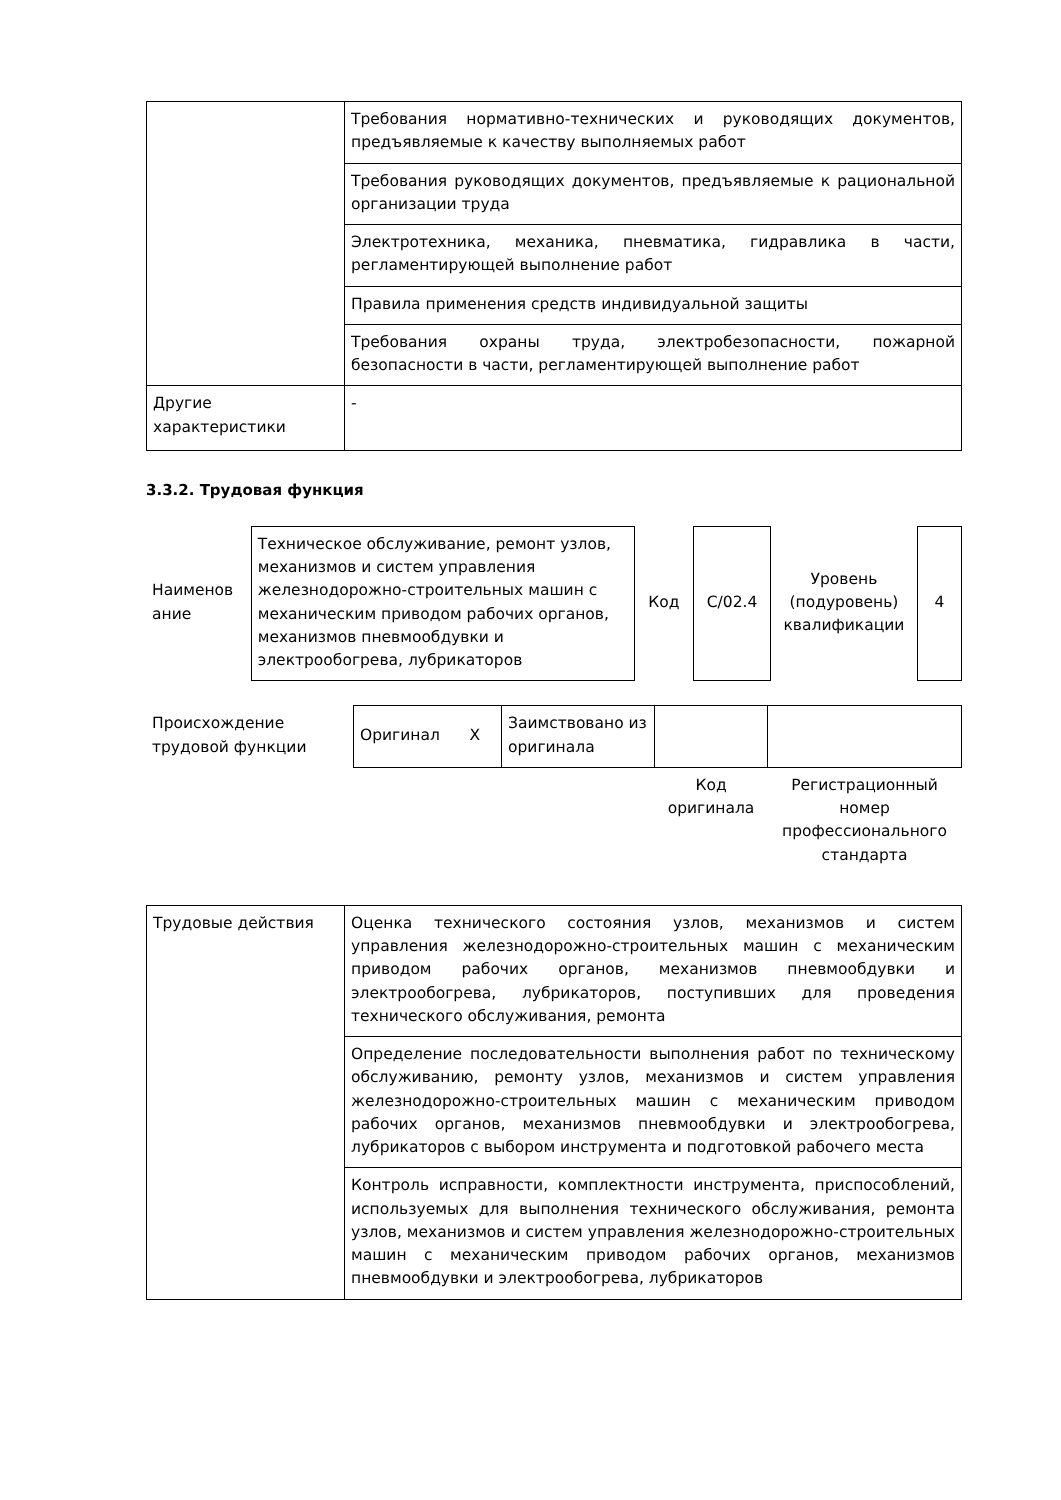| | Требования нормативно-технических и руководящих документов, предъявляемые к качеству выполняемых работ |
| | Требования руководящих документов, предъявляемые к рациональной организации труда |
| | Электротехника, механика, пневматика, гидравлика в части, регламентирующей выполнение работ |
| | Правила применения средств индивидуальной защиты |
| | Требования охраны труда, электробезопасности, пожарной безопасности в части, регламентирующей выполнение работ |
| Другие характеристики | - |
3.3.2. Трудовая функция
| Наименов ание | Техническое обслуживание, ремонт узлов, механизмов и систем управления железнодорожно-строительных машин с механическим приводом рабочих органов, механизмов пневмообдувки и электрообогрева, лубрикаторов | Код | С/02.4 | Уровень (подуровень) квалификации | 4 |
| Происхождение трудовой функции | Оригинал Х | Заимствовано из оригинала | | |
| | | | Код оригинала | Регистрационный номер профессионального стандарта |
| Трудовые действия | Оценка технического состояния узлов, механизмов и систем управления железнодорожно-строительных машин с механическим приводом рабочих органов, механизмов пневмообдувки и электрообогрева, лубрикаторов, поступивших для проведения технического обслуживания, ремонта |
| | Определение последовательности выполнения работ по техническому обслуживанию, ремонту узлов, механизмов и систем управления железнодорожно-строительных машин с механическим приводом рабочих органов, механизмов пневмообдувки и электрообогрева, лубрикаторов с выбором инструмента и подготовкой рабочего места |
| | Контроль исправности, комплектности инструмента, приспособлений, используемых для выполнения технического обслуживания, ремонта узлов, механизмов и систем управления железнодорожно-строительных машин с механическим приводом рабочих органов, механизмов пневмообдувки и электрообогрева, лубрикаторов |